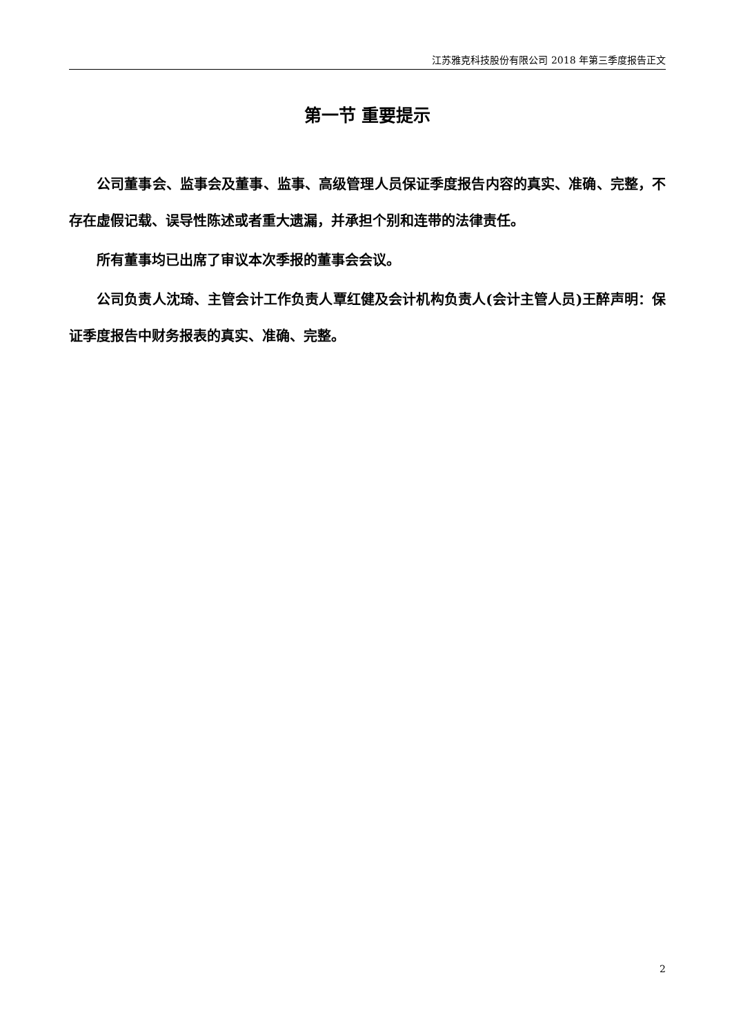江苏雅克科技股份有限公司 2018 年第三季度报告正文
第一节 重要提示
公司董事会、监事会及董事、监事、高级管理人员保证季度报告内容的真实、准确、完整，不存在虚假记载、误导性陈述或者重大遗漏，并承担个别和连带的法律责任。
所有董事均已出席了审议本次季报的董事会会议。
公司负责人沈琦、主管会计工作负责人覃红健及会计机构负责人(会计主管人员)王醉声明：保证季度报告中财务报表的真实、准确、完整。
2